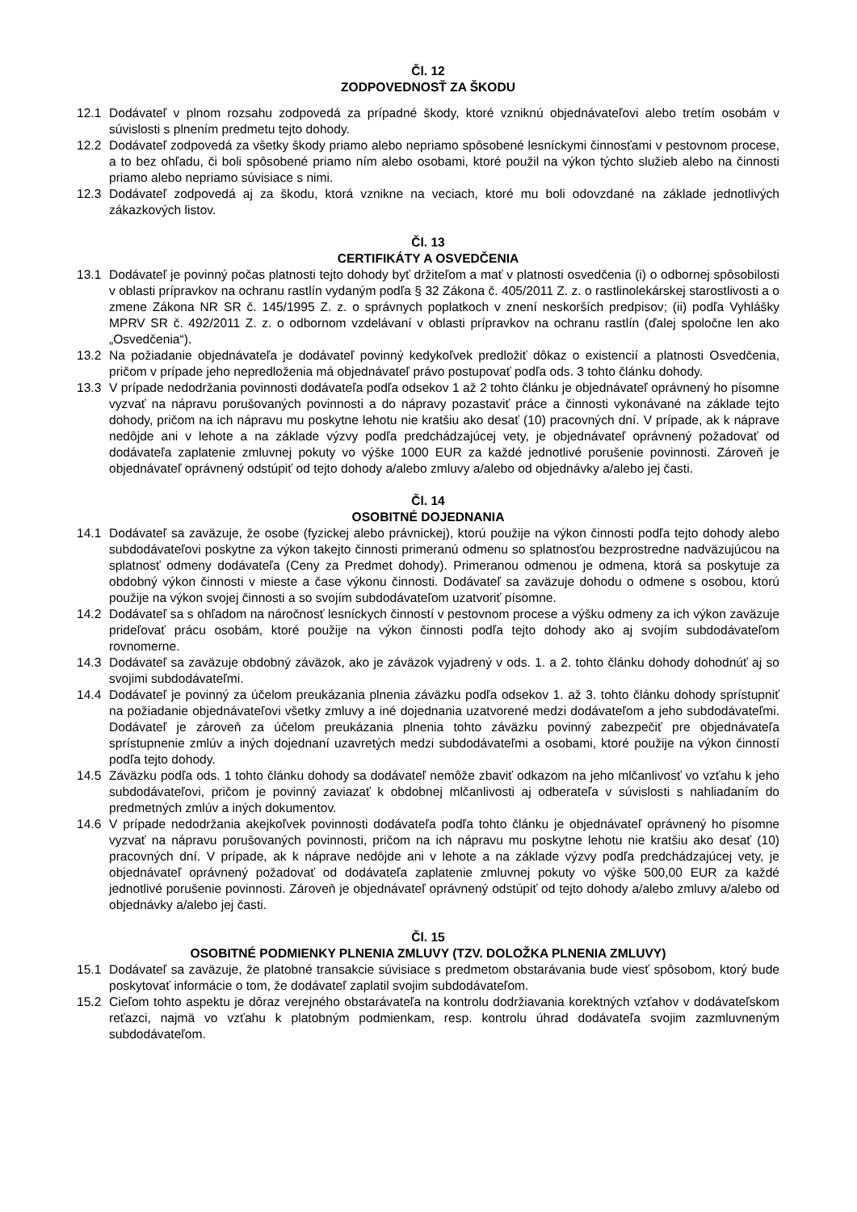Čl. 12
ZODPOVEDNOSŤ ZA ŠKODU
12.1 Dodávateľ v plnom rozsahu zodpovedá za prípadné škody, ktoré vzniknú objednávateľovi alebo tretím osobám v súvislosti s plnením predmetu tejto dohody.
12.2 Dodávateľ zodpovedá za všetky škody priamo alebo nepriamo spôsobené lesníckymi činnosťami v pestovnom procese, a to bez ohľadu, či boli spôsobené priamo ním alebo osobami, ktoré použil na výkon týchto služieb alebo na činnosti priamo alebo nepriamo súvisiace s nimi.
12.3 Dodávateľ zodpovedá aj za škodu, ktorá vznikne na veciach, ktoré mu boli odovzdané na základe jednotlivých zákazkových listov.
Čl. 13
CERTIFIKÁTY A OSVEDČENIA
13.1 Dodávateľ je povinný počas platnosti tejto dohody byť držiteľom a mať v platnosti osvedčenia (i) o odbornej spôsobilosti v oblasti prípravkov na ochranu rastlín vydaným podľa § 32 Zákona č. 405/2011 Z. z. o rastlinolekárskej starostlivosti a o zmene Zákona NR SR č. 145/1995 Z. z. o správnych poplatkoch v znení neskorších predpisov; (ii) podľa Vyhlášky MPRV SR č. 492/2011 Z. z. o odbornom vzdelávaní v oblasti prípravkov na ochranu rastlín (ďalej spoločne len ako „Osvedčenia“).
13.2 Na požiadanie objednávateľa je dodávateľ povinný kedykoľvek predložiť dôkaz o existencií a platnosti Osvedčenia, pričom v prípade jeho nepredloženia má objednávateľ právo postupovať podľa ods. 3 tohto článku dohody.
13.3 V prípade nedodržania povinnosti dodávateľa podľa odsekov 1 až 2 tohto článku je objednávateľ oprávnený ho písomne vyzvať na nápravu porušovaných povinnosti a do nápravy pozastaviť práce a činnosti vykonávané na základe tejto dohody, pričom na ich nápravu mu poskytne lehotu nie kratšiu ako desať (10) pracovných dní. V prípade, ak k náprave nedôjde ani v lehote a na základe výzvy podľa predchádzajúcej vety, je objednávateľ oprávnený požadovať od dodávateľa zaplatenie zmluvnej pokuty vo výške 1000 EUR za každé jednotlivé porušenie povinnosti. Zároveň je objednávateľ oprávnený odstúpiť od tejto dohody a/alebo zmluvy a/alebo od objednávky a/alebo jej časti.
Čl. 14
OSOBITNÉ DOJEDNANIA
14.1 Dodávateľ sa zaväzuje, že osobe (fyzickej alebo právnickej), ktorú použije na výkon činnosti podľa tejto dohody alebo subdodávateľovi poskytne za výkon takejto činnosti primeranú odmenu so splatnosťou bezprostredne nadväzujúcou na splatnosť odmeny dodávateľa (Ceny za Predmet dohody). Primeranou odmenou je odmena, ktorá sa poskytuje za obdobný výkon činnosti v mieste a čase výkonu činnosti. Dodávateľ sa zaväzuje dohodu o odmene s osobou, ktorú použije na výkon svojej činnosti a so svojím subdodávateľom uzatvoriť písomne.
14.2 Dodávateľ sa s ohľadom na náročnosť lesníckych činností v pestovnom procese a výšku odmeny za ich výkon zaväzuje prideľovať prácu osobám, ktoré použije na výkon činnosti podľa tejto dohody ako aj svojím subdodávateľom rovnomerne.
14.3 Dodávateľ sa zaväzuje obdobný záväzok, ako je záväzok vyjadrený v ods. 1. a 2. tohto článku dohody dohodnúť aj so svojimi subdodávateľmi.
14.4 Dodávateľ je povinný za účelom preukázania plnenia záväzku podľa odsekov 1. až 3. tohto článku dohody sprístupniť na požiadanie objednávateľovi všetky zmluvy a iné dojednania uzatvorené medzi dodávateľom a jeho subdodávateľmi. Dodávateľ je zároveň za účelom preukázania plnenia tohto záväzku povinný zabezpečiť pre objednávateľa sprístupnenie zmlúv a iných dojednaní uzavretých medzi subdodávateľmi a osobami, ktoré použije na výkon činností podľa tejto dohody.
14.5 Záväzku podľa ods. 1 tohto článku dohody sa dodávateľ nemôže zbaviť odkazom na jeho mlčanlivosť vo vzťahu k jeho subdodávateľovi, pričom je povinný zaviazať k obdobnej mlčanlivosti aj odberateľa v súvislosti s nahliadaním do predmetných zmlúv a iných dokumentov.
14.6 V prípade nedodržania akejkoľvek povinnosti dodávateľa podľa tohto článku je objednávateľ oprávnený ho písomne vyzvať na nápravu porušovaných povinnosti, pričom na ich nápravu mu poskytne lehotu nie kratšiu ako desať (10) pracovných dní. V prípade, ak k náprave nedôjde ani v lehote a na základe výzvy podľa predchádzajúcej vety, je objednávateľ oprávnený požadovať od dodávateľa zaplatenie zmluvnej pokuty vo výške 500,00 EUR za každé jednotlivé porušenie povinnosti. Zároveň je objednávateľ oprávnený odstúpiť od tejto dohody a/alebo zmluvy a/alebo od objednávky a/alebo jej časti.
Čl. 15
OSOBITNÉ PODMIENKY PLNENIA ZMLUVY (TZV. DOLOŽKA PLNENIA ZMLUVY)
15.1 Dodávateľ sa zaväzuje, že platobné transakcie súvisiace s predmetom obstarávania bude viesť spôsobom, ktorý bude poskytovať informácie o tom, že dodávateľ zaplatil svojim subdodávateľom.
15.2 Cieľom tohto aspektu je dôraz verejného obstarávateľa na kontrolu dodržiavania korektných vzťahov v dodávateľskom reťazci, najmä vo vzťahu k platobným podmienkam, resp. kontrolu úhrad dodávateľa svojim zazmluvneným subdodávateľom.